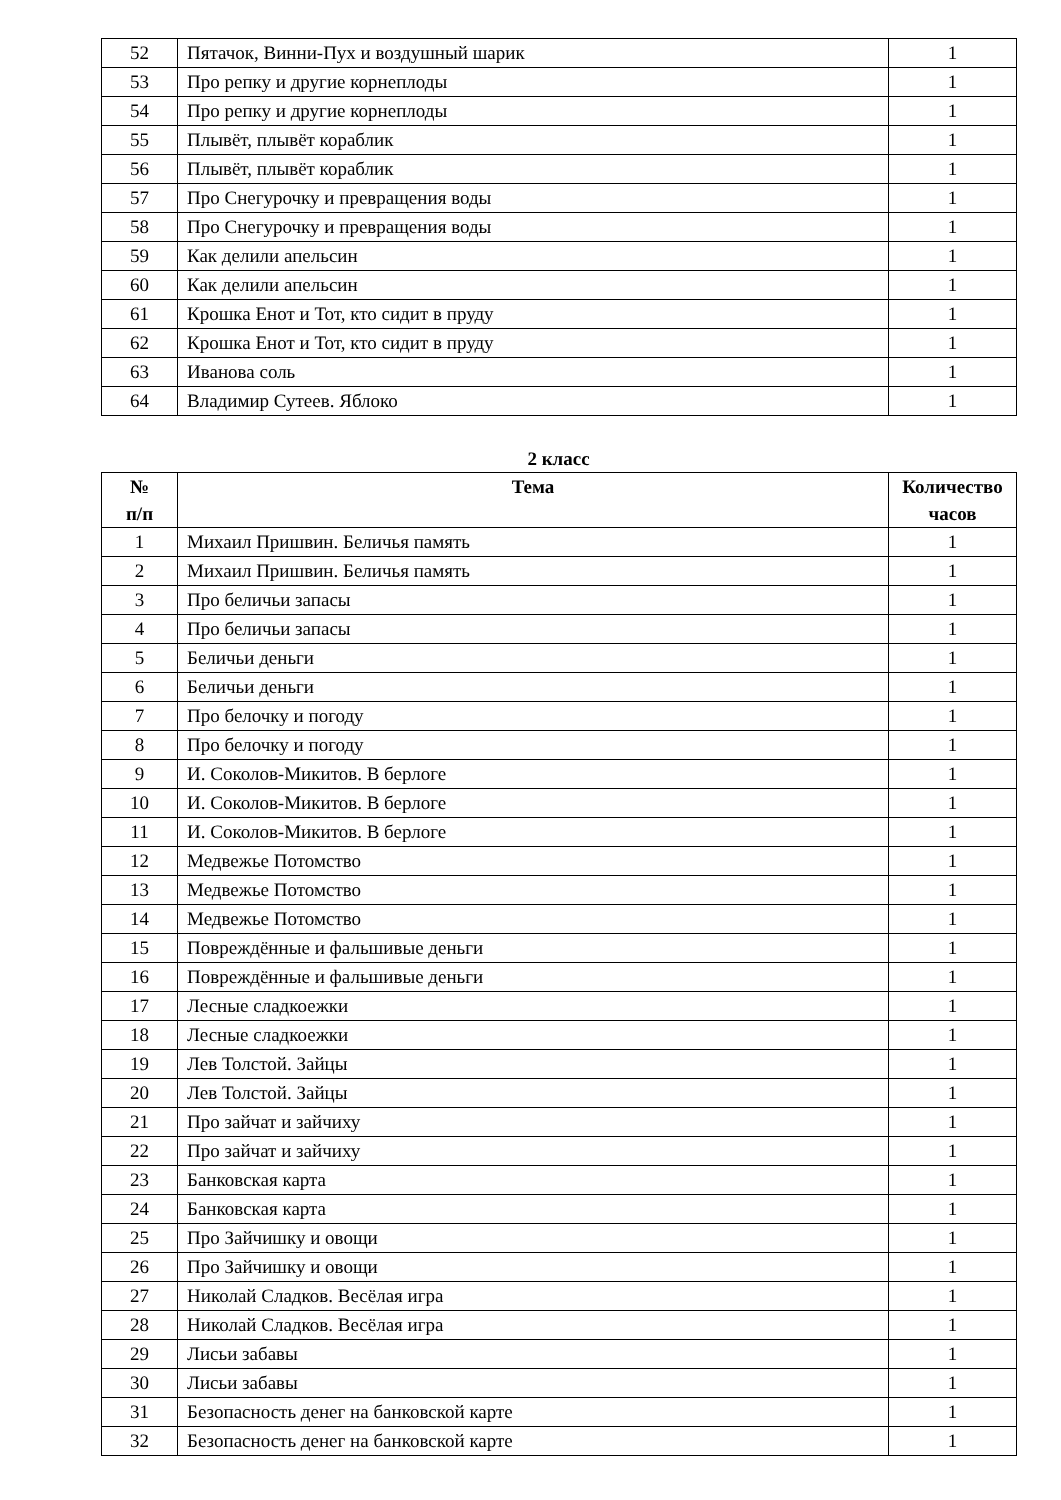| 52 | Пятачок, Винни-Пух и воздушный шарик | 1 |
| 53 | Про репку и другие корнеплоды | 1 |
| 54 | Про репку и другие корнеплоды | 1 |
| 55 | Плывёт, плывёт кораблик | 1 |
| 56 | Плывёт, плывёт кораблик | 1 |
| 57 | Про Снегурочку и превращения воды | 1 |
| 58 | Про Снегурочку и превращения воды | 1 |
| 59 | Как делили апельсин | 1 |
| 60 | Как делили апельсин | 1 |
| 61 | Крошка Енот и Тот, кто сидит в пруду | 1 |
| 62 | Крошка Енот и Тот, кто сидит в пруду | 1 |
| 63 | Иванова соль | 1 |
| 64 | Владимир Сутеев. Яблоко | 1 |
2 класс
| № п/п | Тема | Количество часов |
| --- | --- | --- |
| 1 | Михаил Пришвин. Беличья память | 1 |
| 2 | Михаил Пришвин. Беличья память | 1 |
| 3 | Про беличьи запасы | 1 |
| 4 | Про беличьи запасы | 1 |
| 5 | Беличьи деньги | 1 |
| 6 | Беличьи деньги | 1 |
| 7 | Про белочку и погоду | 1 |
| 8 | Про белочку и погоду | 1 |
| 9 | И. Соколов-Микитов. В берлоге | 1 |
| 10 | И. Соколов-Микитов. В берлоге | 1 |
| 11 | И. Соколов-Микитов. В берлоге | 1 |
| 12 | Медвежье Потомство | 1 |
| 13 | Медвежье Потомство | 1 |
| 14 | Медвежье Потомство | 1 |
| 15 | Повреждённые и фальшивые деньги | 1 |
| 16 | Повреждённые и фальшивые деньги | 1 |
| 17 | Лесные сладкоежки | 1 |
| 18 | Лесные сладкоежки | 1 |
| 19 | Лев Толстой. Зайцы | 1 |
| 20 | Лев Толстой. Зайцы | 1 |
| 21 | Про зайчат и зайчиху | 1 |
| 22 | Про зайчат и зайчиху | 1 |
| 23 | Банковская карта | 1 |
| 24 | Банковская карта | 1 |
| 25 | Про Зайчишку и овощи | 1 |
| 26 | Про Зайчишку и овощи | 1 |
| 27 | Николай Сладков. Весёлая игра | 1 |
| 28 | Николай Сладков. Весёлая игра | 1 |
| 29 | Лисьи забавы | 1 |
| 30 | Лисьи забавы | 1 |
| 31 | Безопасность денег на банковской карте | 1 |
| 32 | Безопасность денег на банковской карте | 1 |